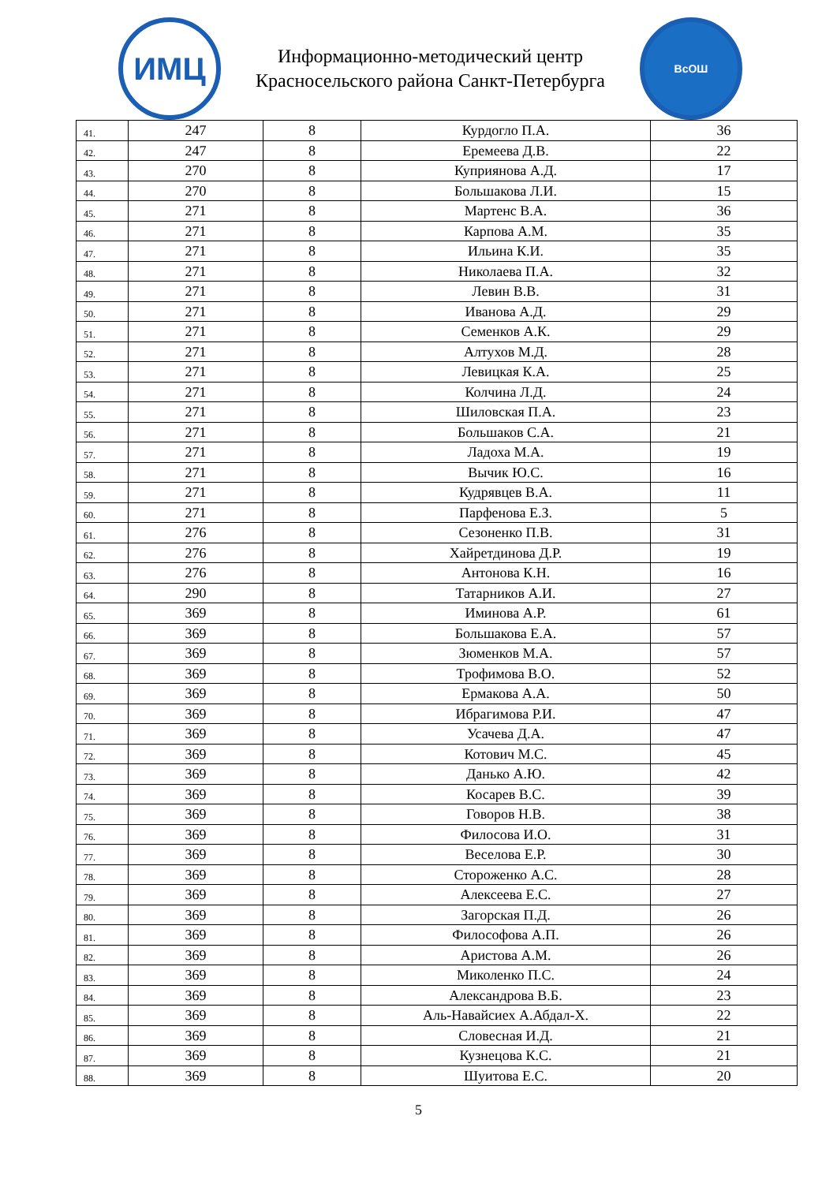ИМЦ
Информационно-методический центр
Красносельского района Санкт-Петербурга
ВсОШ
| 41. | 247 | 8 | Курдогло П.А. | 36 |
| 42. | 247 | 8 | Еремеева Д.В. | 22 |
| 43. | 270 | 8 | Куприянова А.Д. | 17 |
| 44. | 270 | 8 | Большакова Л.И. | 15 |
| 45. | 271 | 8 | Мартенс В.А. | 36 |
| 46. | 271 | 8 | Карпова А.М. | 35 |
| 47. | 271 | 8 | Ильина К.И. | 35 |
| 48. | 271 | 8 | Николаева П.А. | 32 |
| 49. | 271 | 8 | Левин В.В. | 31 |
| 50. | 271 | 8 | Иванова А.Д. | 29 |
| 51. | 271 | 8 | Семенков А.К. | 29 |
| 52. | 271 | 8 | Алтухов М.Д. | 28 |
| 53. | 271 | 8 | Левицкая К.А. | 25 |
| 54. | 271 | 8 | Колчина Л.Д. | 24 |
| 55. | 271 | 8 | Шиловская П.А. | 23 |
| 56. | 271 | 8 | Большаков С.А. | 21 |
| 57. | 271 | 8 | Ладоха М.А. | 19 |
| 58. | 271 | 8 | Вычик Ю.С. | 16 |
| 59. | 271 | 8 | Кудрявцев В.А. | 11 |
| 60. | 271 | 8 | Парфенова Е.З. | 5 |
| 61. | 276 | 8 | Сезоненко П.В. | 31 |
| 62. | 276 | 8 | Хайретдинова Д.Р. | 19 |
| 63. | 276 | 8 | Антонова К.Н. | 16 |
| 64. | 290 | 8 | Татарников А.И. | 27 |
| 65. | 369 | 8 | Иминова А.Р. | 61 |
| 66. | 369 | 8 | Большакова Е.А. | 57 |
| 67. | 369 | 8 | Зюменков М.А. | 57 |
| 68. | 369 | 8 | Трофимова В.О. | 52 |
| 69. | 369 | 8 | Ермакова А.А. | 50 |
| 70. | 369 | 8 | Ибрагимова Р.И. | 47 |
| 71. | 369 | 8 | Усачева Д.А. | 47 |
| 72. | 369 | 8 | Котович М.С. | 45 |
| 73. | 369 | 8 | Данько А.Ю. | 42 |
| 74. | 369 | 8 | Косарев В.С. | 39 |
| 75. | 369 | 8 | Говоров Н.В. | 38 |
| 76. | 369 | 8 | Филосова И.О. | 31 |
| 77. | 369 | 8 | Веселова Е.Р. | 30 |
| 78. | 369 | 8 | Стороженко А.С. | 28 |
| 79. | 369 | 8 | Алексеева Е.С. | 27 |
| 80. | 369 | 8 | Загорская П.Д. | 26 |
| 81. | 369 | 8 | Философова А.П. | 26 |
| 82. | 369 | 8 | Аристова А.М. | 26 |
| 83. | 369 | 8 | Миколенко П.С. | 24 |
| 84. | 369 | 8 | Александрова В.Б. | 23 |
| 85. | 369 | 8 | Аль-Навайсиех А.Абдал-Х. | 22 |
| 86. | 369 | 8 | Словесная И.Д. | 21 |
| 87. | 369 | 8 | Кузнецова К.С. | 21 |
| 88. | 369 | 8 | Шуитова Е.С. | 20 |
5